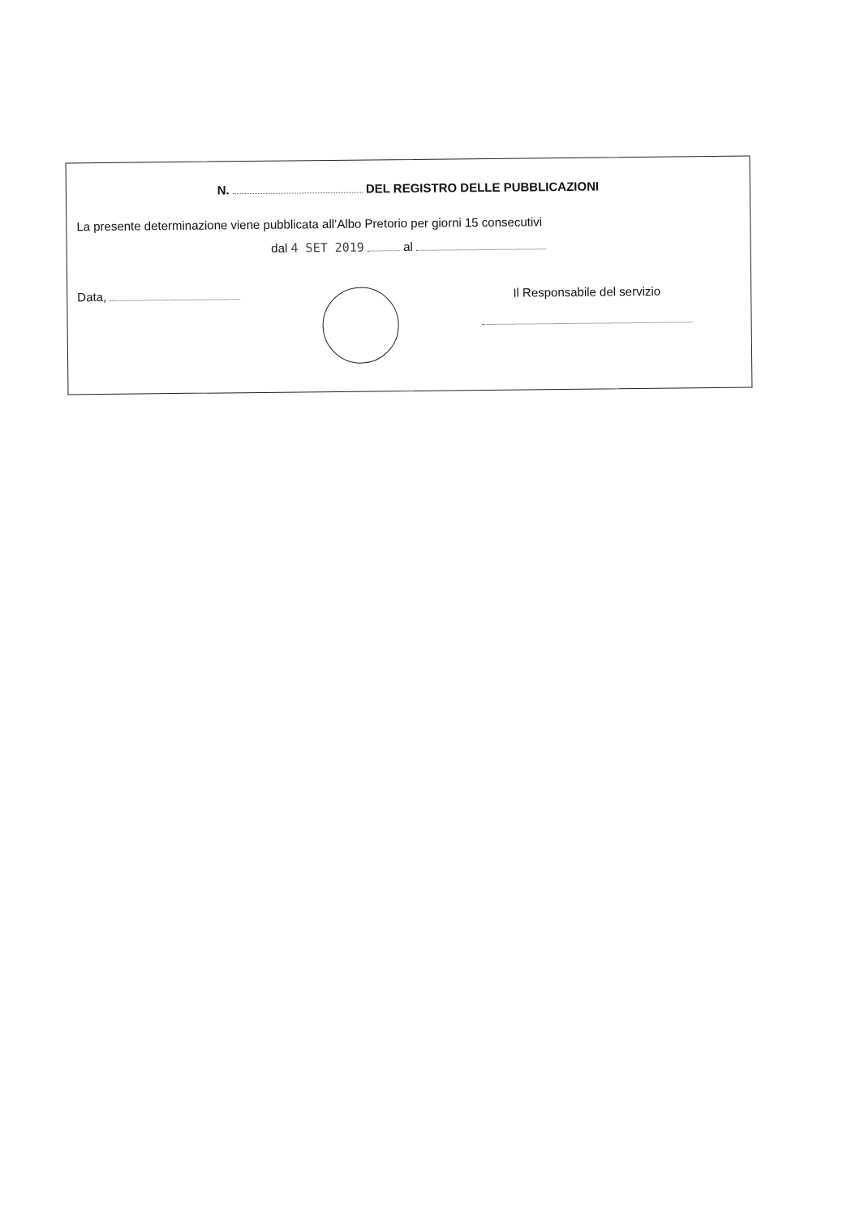N. DEL REGISTRO DELLE PUBBLICAZIONI
La presente determinazione viene pubblicata all’Albo Pretorio per giorni 15 consecutivi
dal 4 SET 2019 al
Data,
Il Responsabile del servizio